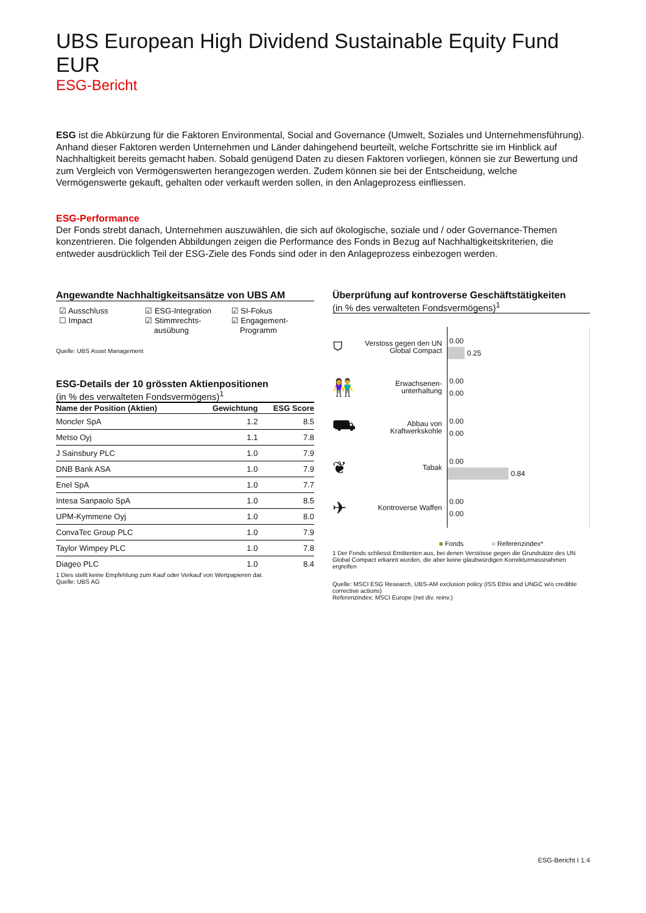UBS European High Dividend Sustainable Equity Fund EUR
ESG-Bericht
ESG ist die Abkürzung für die Faktoren Environmental, Social and Governance (Umwelt, Soziales und Unternehmensführung). Anhand dieser Faktoren werden Unternehmen und Länder dahingehend beurteilt, welche Fortschritte sie im Hinblick auf Nachhaltigkeit bereits gemacht haben. Sobald genügend Daten zu diesen Faktoren vorliegen, können sie zur Bewertung und zum Vergleich von Vermögenswerten herangezogen werden. Zudem können sie bei der Entscheidung, welche Vermögenswerte gekauft, gehalten oder verkauft werden sollen, in den Anlageprozess einfliessen.
ESG-Performance
Der Fonds strebt danach, Unternehmen auszuwählen, die sich auf ökologische, soziale und / oder Governance-Themen konzentrieren. Die folgenden Abbildungen zeigen die Performance des Fonds in Bezug auf Nachhaltigkeitskriterien, die entweder ausdrücklich Teil der ESG-Ziele des Fonds sind oder in den Anlageprozess einbezogen werden.
Angewandte Nachhaltigkeitsansätze von UBS AM
☑ Ausschluss
☐ Impact
☑ ESG-Integration
☑ Stimmrechts-
ausübung
☑ SI-Fokus
☑ Engagement-
Programm
Quelle: UBS Asset Management
ESG-Details der 10 grössten Aktienpositionen
(in % des verwalteten Fondsvermögens)<sup>1</sup>
| Name der Position (Aktien) | Gewichtung | ESG Score |
| --- | --- | --- |
| Moncler SpA | 1.2 | 8.5 |
| Metso Oyj | 1.1 | 7.8 |
| J Sainsbury PLC | 1.0 | 7.9 |
| DNB Bank ASA | 1.0 | 7.9 |
| Enel SpA | 1.0 | 7.7 |
| Intesa Sanpaolo SpA | 1.0 | 8.5 |
| UPM-Kymmene Oyj | 1.0 | 8.0 |
| ConvaTec Group PLC | 1.0 | 7.9 |
| Taylor Wimpey PLC | 1.0 | 7.8 |
| Diageo PLC | 1.0 | 8.4 |
1 Dies stellt keine Empfehlung zum Kauf oder Verkauf von Wertpapieren dar.
Quelle: UBS AG
Überprüfung auf kontroverse Geschäftstätigkeiten
(in % des verwalteten Fondsvermögens)<sup>1</sup>
⛉
Verstoss gegen den UN Global Compact
0.00
0.25
👫
Erwachsenen-unterhaltung
0.00
0.00
⛟
Abbau von Kraftwerkskohle
0.00
0.00
❦
Tabak
0.00
0.84
✈
Kontroverse Waffen
0.00
0.00
■ Fonds ■ Referenzindex*
1 Der Fonds schliesst Emittenten aus, bei denen Verstösse gegen die Grundsätze des UN Global Compact erkannt wurden, die aber keine glaubwürdigen Korrekturmassnahmen ergreifen
Quelle: MSCI ESG Research, UBS-AM exclusion policy (ISS Ethix and UNGC w/o credible corrective actions)
Referenzindex: MSCI Europe (net div. reinv.)
ESG-Bericht I 1:4